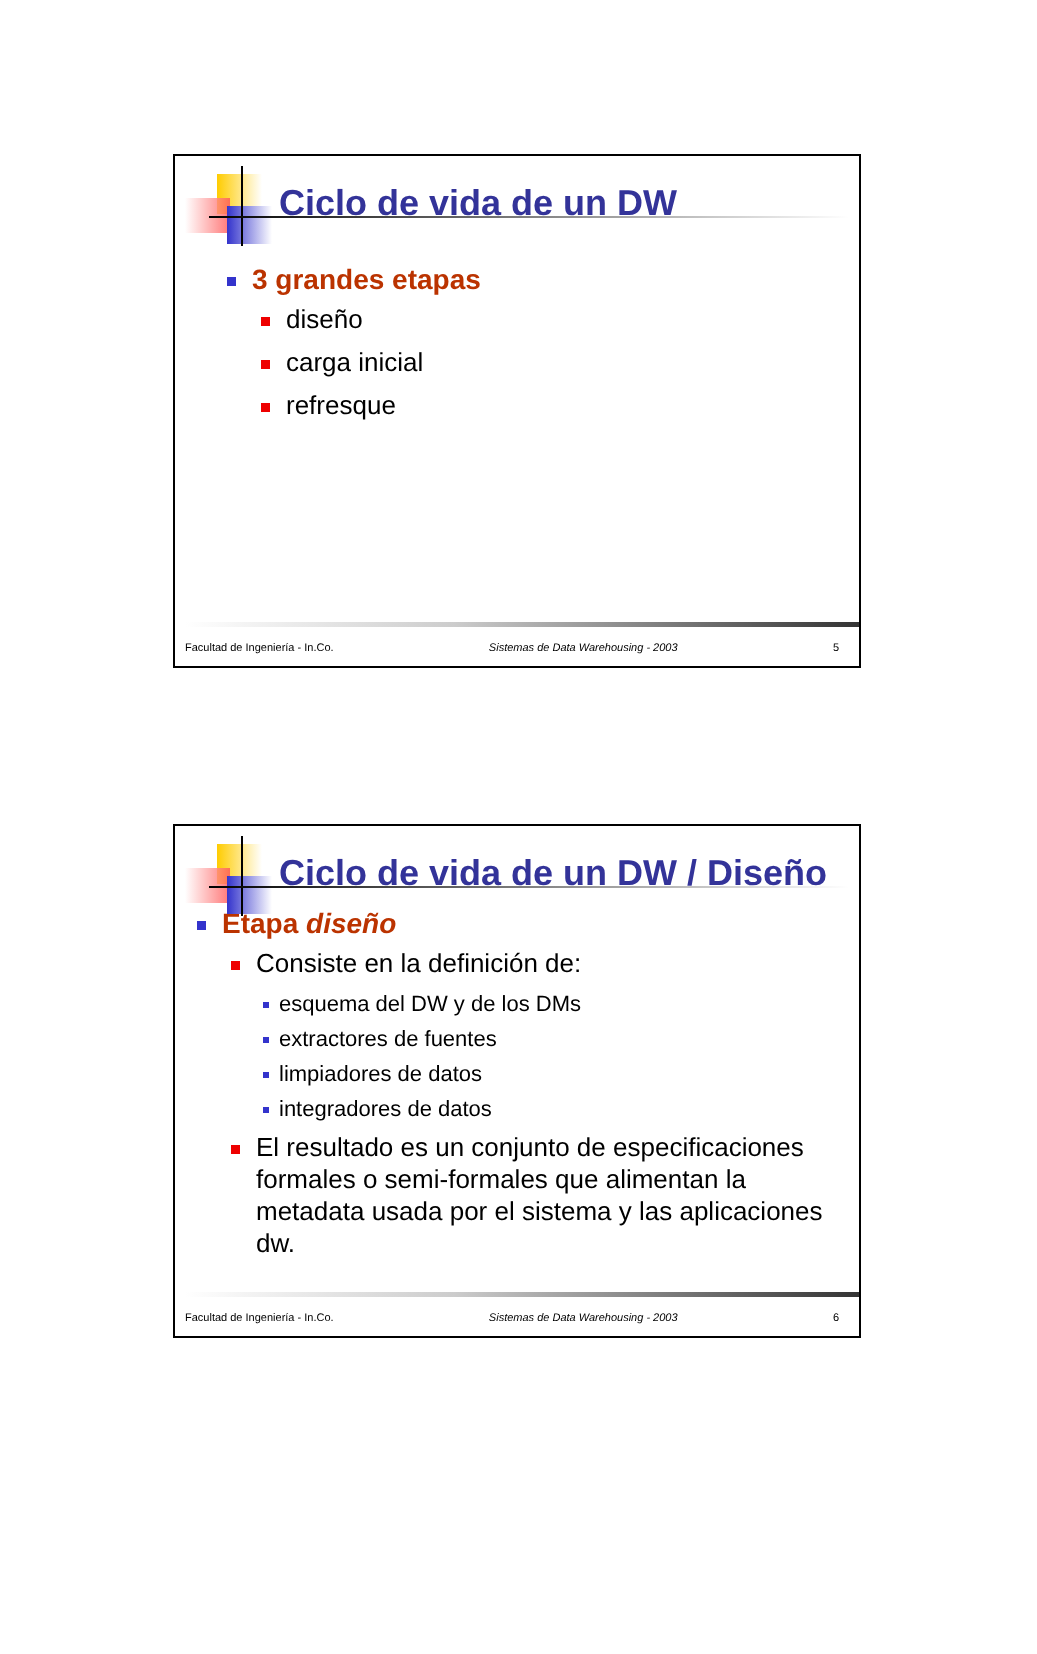Ciclo de vida de un DW
3 grandes etapas
diseño
carga inicial
refresque
Facultad de Ingeniería - In.Co. Sistemas de Data Warehousing - 2003 5
Ciclo de vida de un DW / Diseño
Etapa diseño
Consiste en la definición de:
esquema del DW y de los DMs
extractores de fuentes
limpiadores de datos
integradores de datos
El resultado es un conjunto de especificaciones formales o semi-formales que alimentan la metadata usada por el sistema y las aplicaciones dw.
Facultad de Ingeniería - In.Co. Sistemas de Data Warehousing - 2003 6